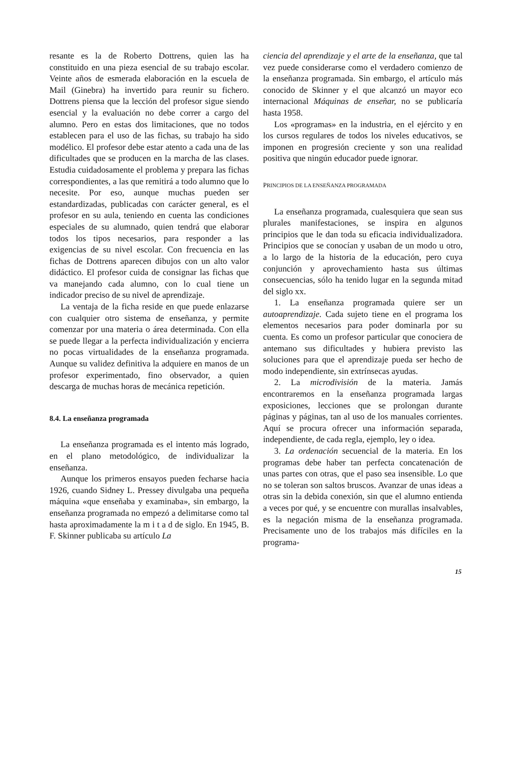resante es la de Roberto Dottrens, quien las ha constituido en una pieza esencial de su trabajo escolar. Veinte años de esmerada elaboración en la escuela de Mail (Ginebra) ha invertido para reunir su fichero. Dottrens piensa que la lección del profesor sigue siendo esencial y la evaluación no debe correr a cargo del alumno. Pero en estas dos limitaciones, que no todos establecen para el uso de las fichas, su trabajo ha sido modélico. El profesor debe estar atento a cada una de las dificultades que se producen en la marcha de las clases. Estudia cuidadosamente el problema y prepara las fichas correspondientes, a las que remitirá a todo alumno que lo necesite. Por eso, aunque muchas pueden ser estandardizadas, publicadas con carácter general, es el profesor en su aula, teniendo en cuenta las condiciones especiales de su alumnado, quien tendrá que elaborar todos los tipos necesarios, para responder a las exigencias de su nivel escolar. Con frecuencia en las fichas de Dottrens aparecen dibujos con un alto valor didáctico. El profesor cuida de consignar las fichas que va manejando cada alumno, con lo cual tiene un indicador preciso de su nivel de aprendizaje.
La ventaja de la ficha reside en que puede enlazarse con cualquier otro sistema de enseñanza, y permite comenzar por una materia o área determinada. Con ella se puede llegar a la perfecta individualización y encierra no pocas virtualidades de la enseñanza programada. Aunque su validez definitiva la adquiere en manos de un profesor experimentado, fino observador, a quien descarga de muchas horas de mecánica repetición.
8.4. La enseñanza programada
La enseñanza programada es el intento más logrado, en el plano metodológico, de individualizar la enseñanza.
Aunque los primeros ensayos pueden fecharse hacia 1926, cuando Sidney L. Pressey divulgaba una pequeña máquina «que enseñaba y examinaba», sin embargo, la enseñanza programada no empezó a delimitarse como tal hasta aproximadamente la m i t a d de siglo. En 1945, B. F. Skinner publicaba su artículo La
ciencia del aprendizaje y el arte de la enseñanza, que tal vez puede considerarse como el verdadero comienzo de la enseñanza programada. Sin embargo, el artículo más conocido de Skinner y el que alcanzó un mayor eco internacional Máquinas de enseñar, no se publicaría hasta 1958.
Los «programas» en la industria, en el ejército y en los cursos regulares de todos los niveles educativos, se imponen en progresión creciente y son una realidad positiva que ningún educador puede ignorar.
PRINCIPIOS DE LA ENSEÑANZA PROGRAMADA
La enseñanza programada, cualesquiera que sean sus plurales manifestaciones, se inspira en algunos principios que le dan toda su eficacia individualizadora. Principios que se conocían y usaban de un modo u otro, a lo largo de la historia de la educación, pero cuya conjunción y aprovechamiento hasta sus últimas consecuencias, sólo ha tenido lugar en la segunda mitad del siglo xx.
1. La enseñanza programada quiere ser un autoaprendizaje. Cada sujeto tiene en el programa los elementos necesarios para poder dominarla por su cuenta. Es como un profesor particular que conociera de antemano sus dificultades y hubiera previsto las soluciones para que el aprendizaje pueda ser hecho de modo independiente, sin extrínsecas ayudas.
2. La microdivisión de la materia. Jamás encontraremos en la enseñanza programada largas exposiciones, lecciones que se prolongan durante páginas y páginas, tan al uso de los manuales corrientes. Aquí se procura ofrecer una información separada, independiente, de cada regla, ejemplo, ley o idea.
3. La ordenación secuencial de la materia. En los programas debe haber tan perfecta concatenación de unas partes con otras, que el paso sea insensible. Lo que no se toleran son saltos bruscos. Avanzar de unas ideas a otras sin la debida conexión, sin que el alumno entienda a veces por qué, y se encuentre con murallas insalvables, es la negación misma de la enseñanza programada. Precisamente uno de los trabajos más difíciles en la programa-
15